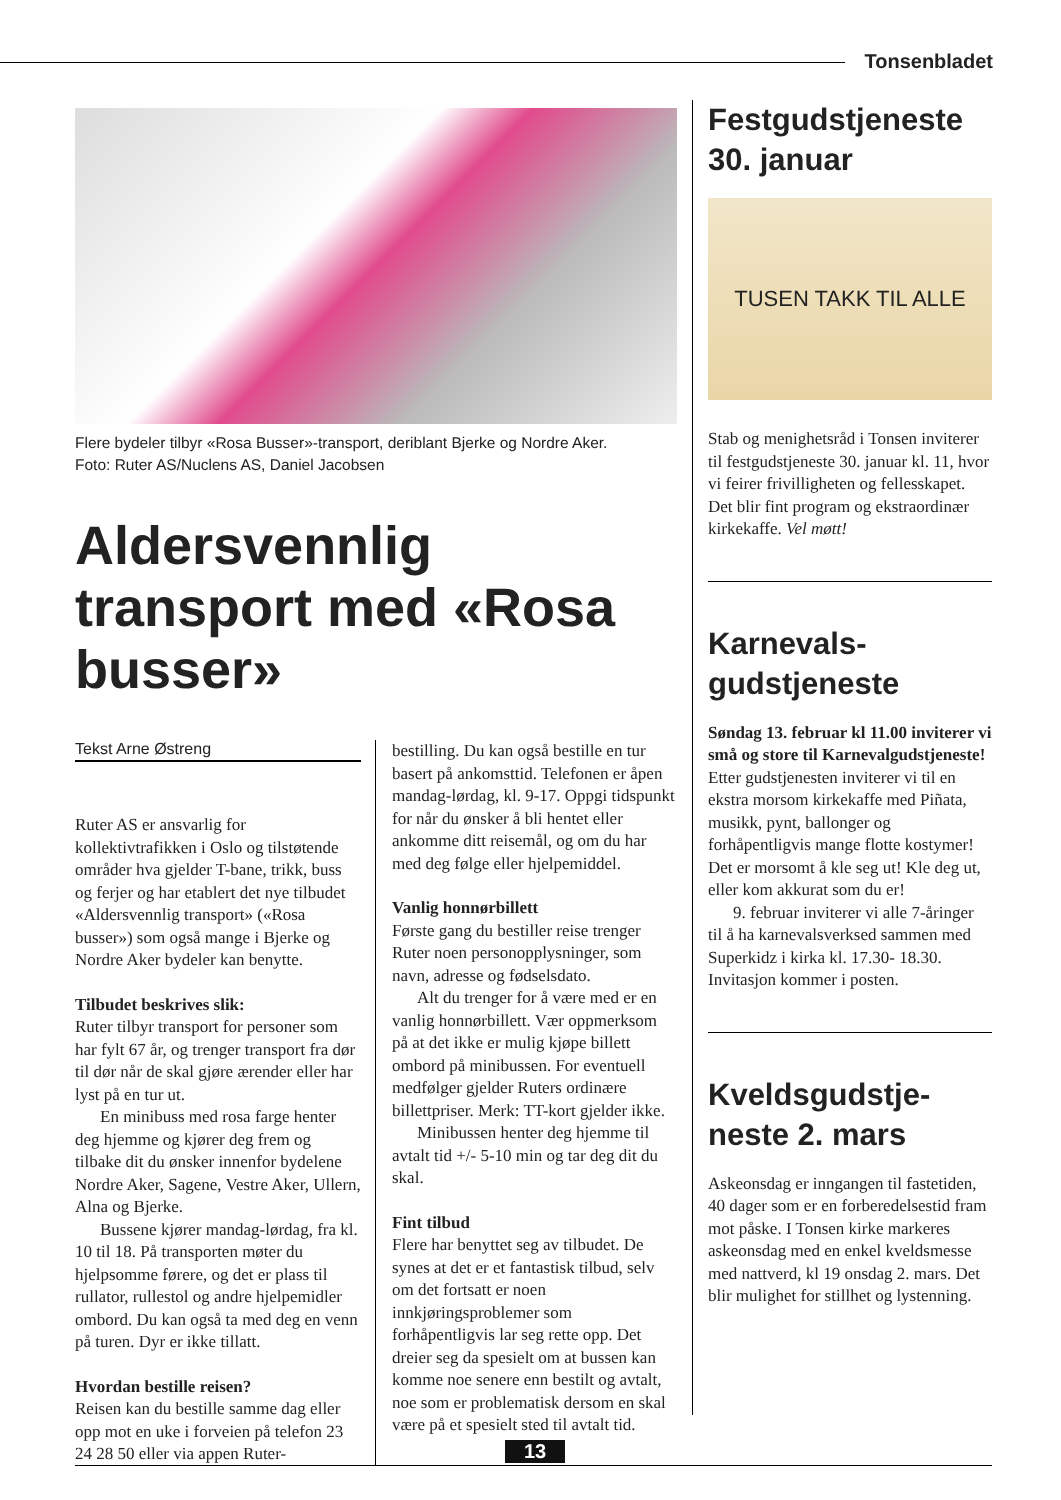Tonsenbladet
Flere bydeler tilbyr «Rosa Busser»-transport, deriblant Bjerke og Nordre Aker.
Foto: Ruter AS/Nuclens AS, Daniel Jacobsen
Aldersvennlig transport med «Rosa busser»
Tekst Arne Østreng
Ruter AS er ansvarlig for kollektivtrafikken i Oslo og tilstøtende områder hva gjelder T-bane, trikk, buss og ferjer og har etablert det nye tilbudet «Aldersvennlig transport» («Rosa busser») som også mange i Bjerke og Nordre Aker bydeler kan benytte.
Tilbudet beskrives slik:
Ruter tilbyr transport for personer som har fylt 67 år, og trenger transport fra dør til dør når de skal gjøre ærender eller har lyst på en tur ut.
En minibuss med rosa farge henter deg hjemme og kjører deg frem og tilbake dit du ønsker innenfor bydelene Nordre Aker, Sagene, Vestre Aker, Ullern, Alna og Bjerke.
Bussene kjører mandag-lørdag, fra kl. 10 til 18. På transporten møter du hjelpsomme førere, og det er plass til rullator, rullestol og andre hjelpemidler ombord. Du kan også ta med deg en venn på turen. Dyr er ikke tillatt.
Hvordan bestille reisen?
Reisen kan du bestille samme dag eller opp mot en uke i forveien på telefon 23 24 28 50 eller via appen Ruter-
bestilling. Du kan også bestille en tur basert på ankomsttid. Telefonen er åpen mandag-lørdag, kl. 9-17. Oppgi tidspunkt for når du ønsker å bli hentet eller ankomme ditt reisemål, og om du har med deg følge eller hjelpemiddel.
Vanlig honnørbillett
Første gang du bestiller reise trenger Ruter noen personopplysninger, som navn, adresse og fødselsdato.
Alt du trenger for å være med er en vanlig honnørbillett. Vær oppmerksom på at det ikke er mulig kjøpe billett ombord på minibussen. For eventuell medfølger gjelder Ruters ordinære billettpriser. Merk: TT-kort gjelder ikke.
Minibussen henter deg hjemme til avtalt tid +/- 5-10 min og tar deg dit du skal.
Fint tilbud
Flere har benyttet seg av tilbudet. De synes at det er et fantastisk tilbud, selv om det fortsatt er noen innkjøringsproblemer som forhåpentligvis lar seg rette opp. Det dreier seg da spesielt om at bussen kan komme noe senere enn bestilt og avtalt, noe som er problematisk dersom en skal være på et spesielt sted til avtalt tid.
Festgudstjeneste 30. januar
TUSEN TAKK TIL ALLE
Stab og menighetsråd i Tonsen inviterer til festgudstjeneste 30. januar kl. 11, hvor vi feirer frivilligheten og fellesskapet. Det blir fint program og ekstraordinær kirkekaffe. Vel møtt!
Karnevals-
gudstjeneste
Søndag 13. februar kl 11.00 inviterer vi små og store til Karnevalgudstjeneste!
Etter gudstjenesten inviterer vi til en ekstra morsom kirkekaffe med Piñata, musikk, pynt, ballonger og forhåpentligvis mange flotte kostymer! Det er morsomt å kle seg ut! Kle deg ut, eller kom akkurat som du er!
9. februar inviterer vi alle 7-åringer til å ha karnevalsverksed sammen med Superkidz i kirka kl. 17.30- 18.30. Invitasjon kommer i posten.
Kveldsgudstje-
neste 2. mars
Askeonsdag er inngangen til fastetiden, 40 dager som er en forberedelsestid fram mot påske. I Tonsen kirke markeres askeonsdag med en enkel kveldsmesse med nattverd, kl 19 onsdag 2. mars. Det blir mulighet for stillhet og lystenning.
13